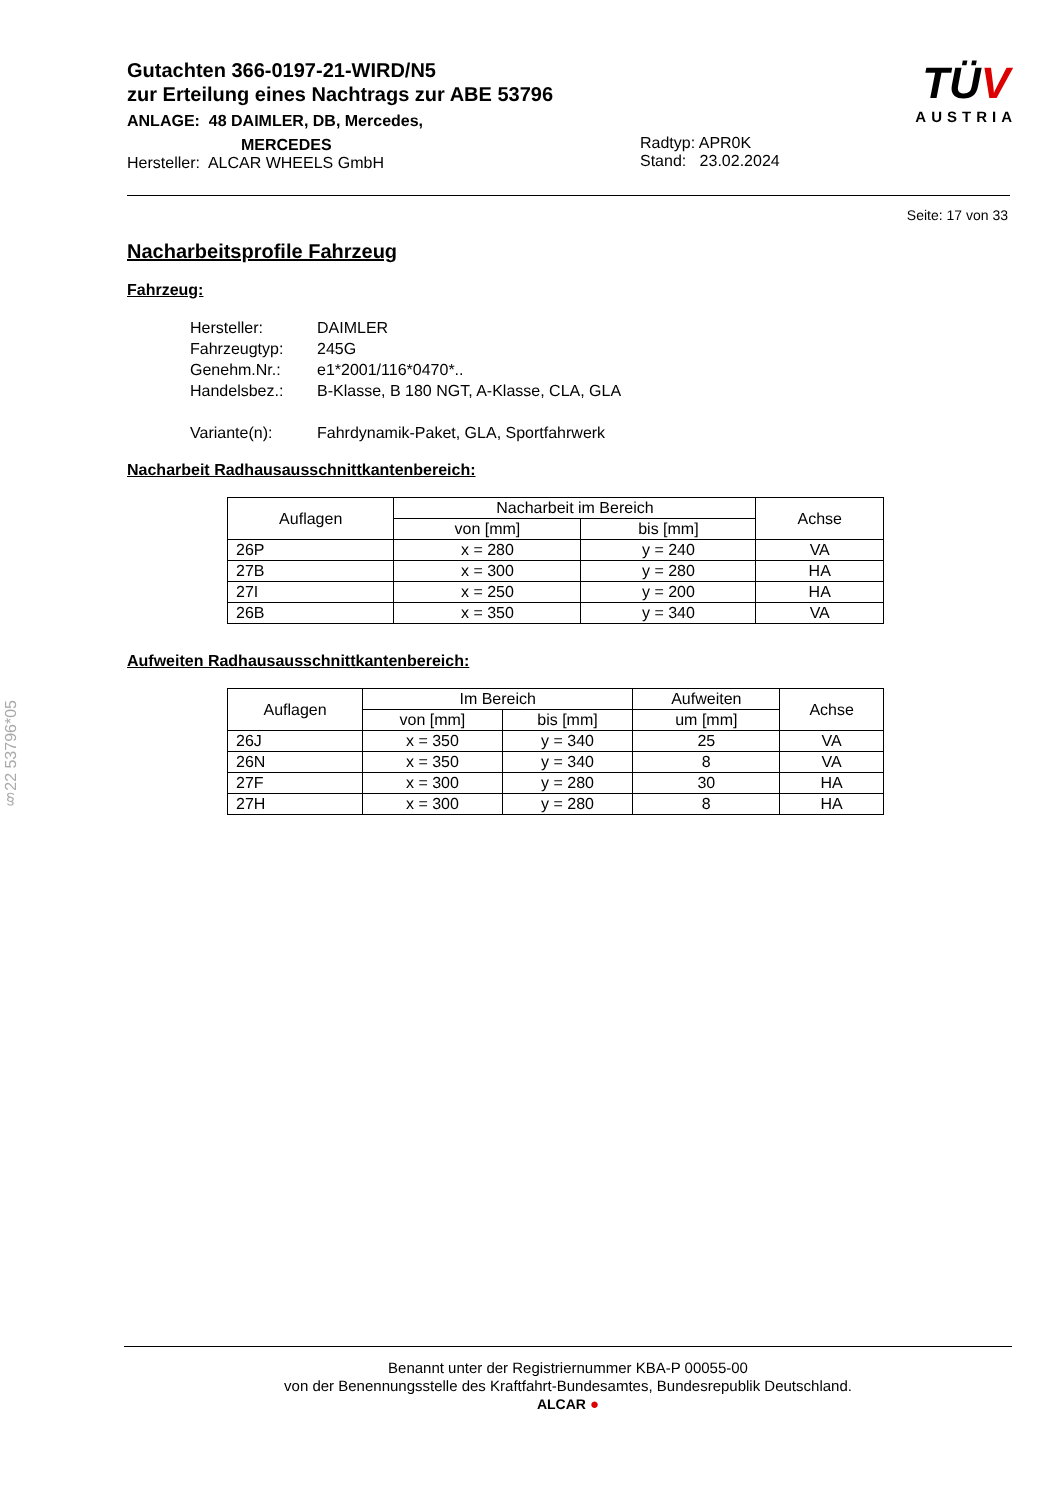Gutachten 366-0197-21-WIRD/N5
zur Erteilung eines Nachtrags zur ABE 53796
ANLAGE: 48 DAIMLER, DB, Mercedes,
MERCEDES
Hersteller: ALCAR WHEELS GmbH
Radtyp: APR0K
Stand: 23.02.2024
TÜV
AUSTRIA
Seite: 17 von 33
§22 53796*05
Nacharbeitsprofile Fahrzeug
Fahrzeug:
Hersteller: DAIMLER
Fahrzeugtyp: 245G
Genehm.Nr.: e1*2001/116*0470*..
Handelsbez.: B-Klasse, B 180 NGT, A-Klasse, CLA, GLA
Variante(n): Fahrdynamik-Paket, GLA, Sportfahrwerk
Nacharbeit Radhausausschnittkantenbereich:
| Auflagen | Nacharbeit im Bereich | | Achse |
| --- | --- | --- | --- |
| | von [mm] | bis [mm] | |
| 26P | x = 280 | y = 240 | VA |
| 27B | x = 300 | y = 280 | HA |
| 27I | x = 250 | y = 200 | HA |
| 26B | x = 350 | y = 340 | VA |
Aufweiten Radhausausschnittkantenbereich:
| Auflagen | Im Bereich | | Aufweiten | Achse |
| --- | --- | --- | --- | --- |
| | von [mm] | bis [mm] | um [mm] | |
| 26J | x = 350 | y = 340 | 25 | VA |
| 26N | x = 350 | y = 340 | 8 | VA |
| 27F | x = 300 | y = 280 | 30 | HA |
| 27H | x = 300 | y = 280 | 8 | HA |
Benannt unter der Registriernummer KBA-P 00055-00
von der Benennungsstelle des Kraftfahrt-Bundesamtes, Bundesrepublik Deutschland.
ALCAR ●